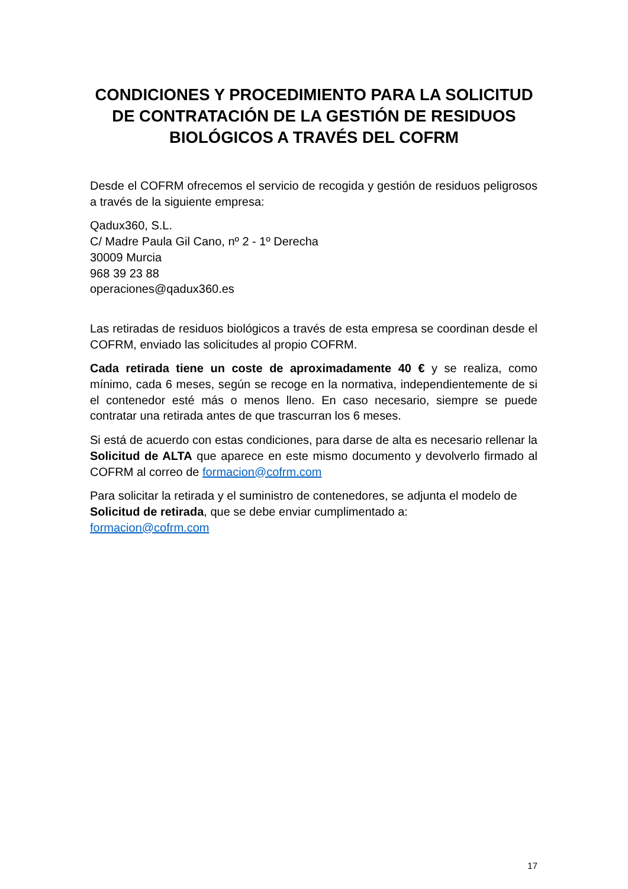CONDICIONES Y PROCEDIMIENTO PARA LA SOLICITUD DE CONTRATACIÓN DE LA GESTIÓN DE RESIDUOS BIOLÓGICOS A TRAVÉS DEL COFRM
Desde el COFRM ofrecemos el servicio de recogida y gestión de residuos peligrosos a través de la siguiente empresa:
Qadux360, S.L.
C/ Madre Paula Gil Cano, nº 2 - 1º Derecha
30009 Murcia
968 39 23 88
operaciones@qadux360.es
Las retiradas de residuos biológicos a través de esta empresa se coordinan desde el COFRM, enviado las solicitudes al propio COFRM.
Cada retirada tiene un coste de aproximadamente 40 € y se realiza, como mínimo, cada 6 meses, según se recoge en la normativa, independientemente de si el contenedor esté más o menos lleno. En caso necesario, siempre se puede contratar una retirada antes de que trascurran los 6 meses.
Si está de acuerdo con estas condiciones, para darse de alta es necesario rellenar la Solicitud de ALTA que aparece en este mismo documento y devolverlo firmado al COFRM al correo de formacion@cofrm.com
Para solicitar la retirada y el suministro de contenedores, se adjunta el modelo de Solicitud de retirada, que se debe enviar cumplimentado a:
formacion@cofrm.com
17